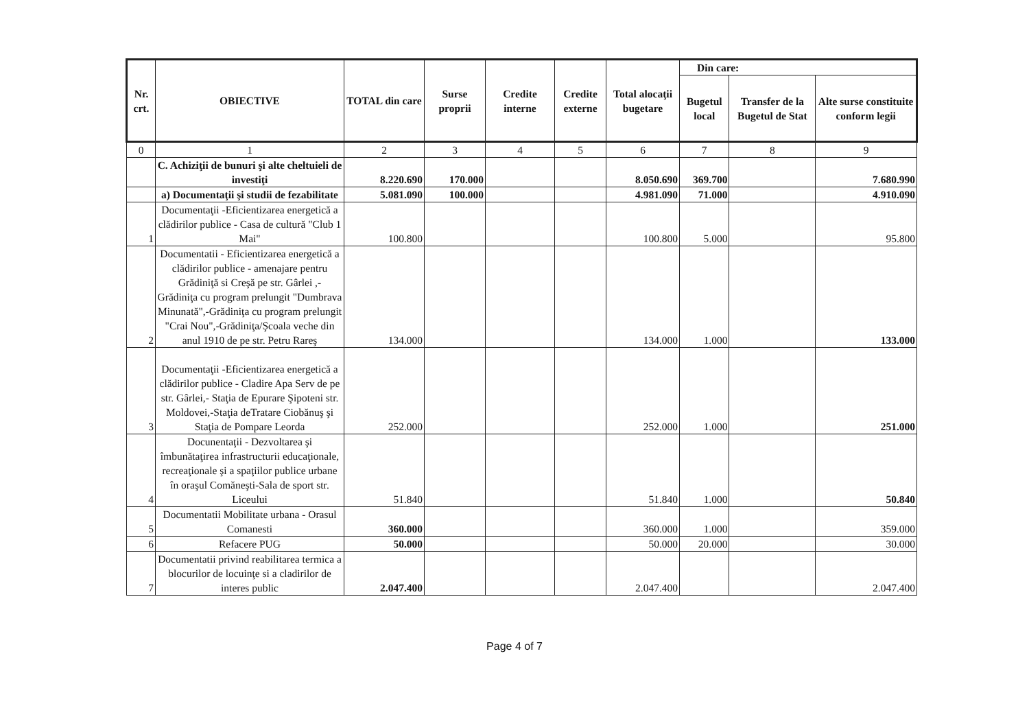| Nr. crt. | OBIECTIVE | TOTAL din care | Surse proprii | Credite interne | Credite externe | Total alocaţii bugetare | Din care: | | |
| --- | --- | --- | --- | --- | --- | --- | --- | --- | --- |
| | | | | | | | Bugetul local | Transfer de la Bugetul de Stat | Alte surse constituite conform legii |
| 0 | 1 | 2 | 3 | 4 | 5 | 6 | 7 | 8 | 9 |
| | C. Achiziţii de bunuri şi alte cheltuieli de investiţi | 8.220.690 | 170.000 | | | 8.050.690 | 369.700 | | 7.680.990 |
| | a) Documentaţii şi studii de fezabilitate | 5.081.090 | 100.000 | | | 4.981.090 | 71.000 | | 4.910.090 |
| 1 | Documentaţii -Eficientizarea energetică a clădirilor publice - Casa de cultură "Club 1 Mai" | 100.800 | | | | 100.800 | 5.000 | | 95.800 |
| 2 | Documentatii - Eficientizarea energetică a clădirilor publice - amenajare pentru Grădiniţă si Creşă pe str. Gârlei ,- Grădiniţa cu program prelungit "Dumbrava Minunată",-Grădiniţa cu program prelungit "Crai Nou",-Grădiniţa/Şcoala veche din anul 1910 de pe str. Petru Rareş | 134.000 | | | | 134.000 | 1.000 | | 133.000 |
| 3 | Documentaţii -Eficientizarea energetică a clădirilor publice - Cladire Apa Serv de pe str. Gârlei,- Staţia de Epurare Şipoteni str. Moldovei,-Staţia deTratare Ciobănuş şi Staţia de Pompare Leorda | 252.000 | | | | 252.000 | 1.000 | | 251.000 |
| 4 | Docunentaţii - Dezvoltarea şi îmbunătaţirea infrastructurii educaţionale, recreaţionale şi a spaţiilor publice urbane în oraşul Comăneşti-Sala de sport str. Liceului | 51.840 | | | | 51.840 | 1.000 | | 50.840 |
| 5 | Documentatii Mobilitate urbana - Orasul Comanesti | 360.000 | | | | 360.000 | 1.000 | | 359.000 |
| 6 | Refacere PUG | 50.000 | | | | 50.000 | 20.000 | | 30.000 |
| 7 | Documentatii privind reabilitarea termica a blocurilor de locuinţe si a cladirilor de interes public | 2.047.400 | | | | 2.047.400 | | | 2.047.400 |
Page 4 of 7